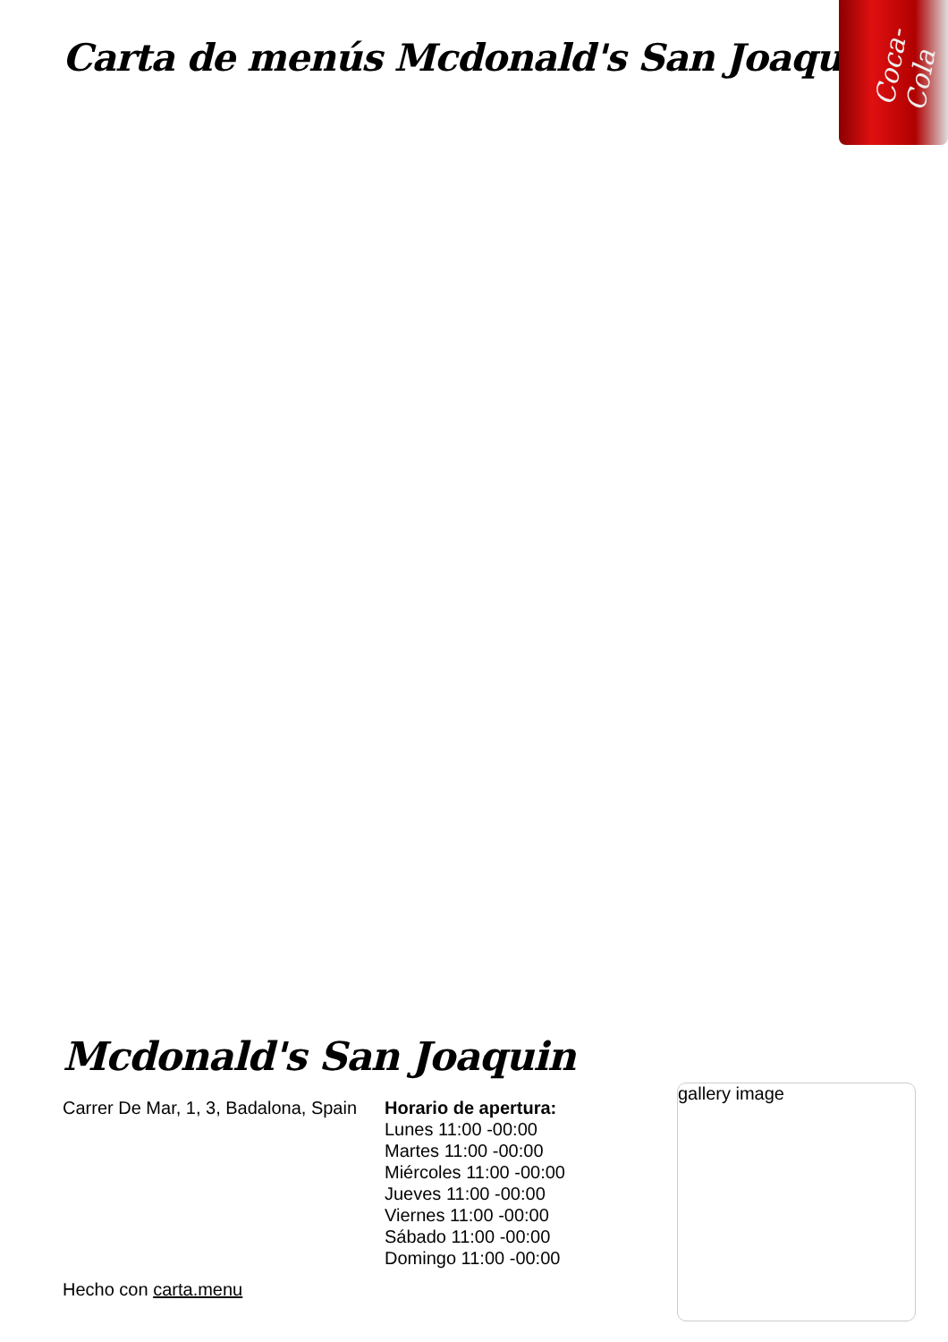Carta de menús Mcdonald's San Joaquin
Coca-Cola
Mcdonald's San Joaquin
Carrer De Mar, 1, 3, Badalona, Spain
Horario de apertura:
Lunes 11:00 -00:00
Martes 11:00 -00:00
Miércoles 11:00 -00:00
Jueves 11:00 -00:00
Viernes 11:00 -00:00
Sábado 11:00 -00:00
Domingo 11:00 -00:00
gallery image
Hecho con carta.menu